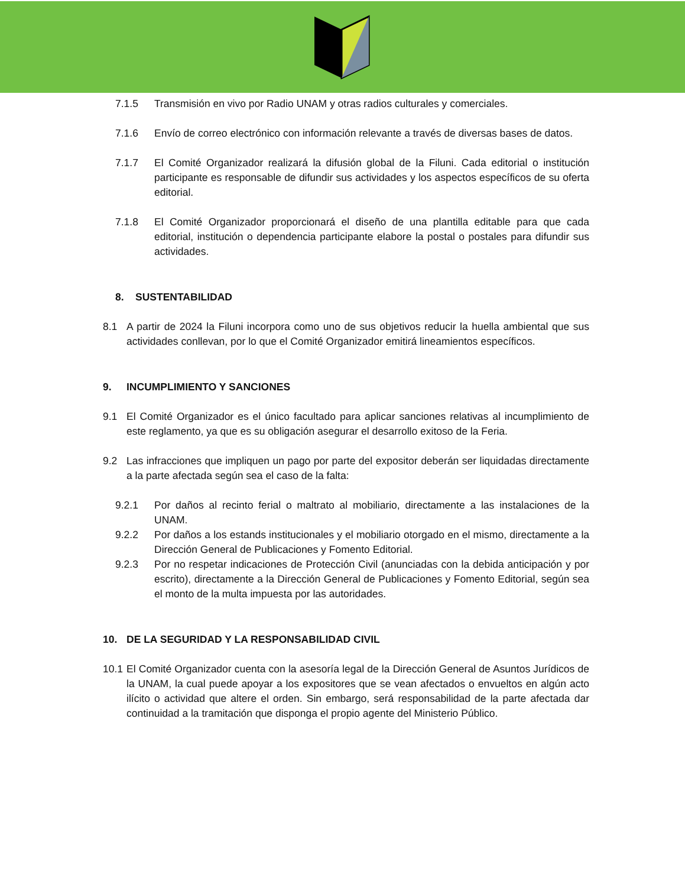7.1.5 Transmisión en vivo por Radio UNAM y otras radios culturales y comerciales.
7.1.6 Envío de correo electrónico con información relevante a través de diversas bases de datos.
7.1.7 El Comité Organizador realizará la difusión global de la Filuni. Cada editorial o institución participante es responsable de difundir sus actividades y los aspectos específicos de su oferta editorial.
7.1.8 El Comité Organizador proporcionará el diseño de una plantilla editable para que cada editorial, institución o dependencia participante elabore la postal o postales para difundir sus actividades.
8. SUSTENTABILIDAD
8.1 A partir de 2024 la Filuni incorpora como uno de sus objetivos reducir la huella ambiental que sus actividades conllevan, por lo que el Comité Organizador emitirá lineamientos específicos.
9. INCUMPLIMIENTO Y SANCIONES
9.1 El Comité Organizador es el único facultado para aplicar sanciones relativas al incumplimiento de este reglamento, ya que es su obligación asegurar el desarrollo exitoso de la Feria.
9.2 Las infracciones que impliquen un pago por parte del expositor deberán ser liquidadas directamente a la parte afectada según sea el caso de la falta:
9.2.1 Por daños al recinto ferial o maltrato al mobiliario, directamente a las instalaciones de la UNAM.
9.2.2 Por daños a los estands institucionales y el mobiliario otorgado en el mismo, directamente a la Dirección General de Publicaciones y Fomento Editorial.
9.2.3 Por no respetar indicaciones de Protección Civil (anunciadas con la debida anticipación y por escrito), directamente a la Dirección General de Publicaciones y Fomento Editorial, según sea el monto de la multa impuesta por las autoridades.
10. DE LA SEGURIDAD Y LA RESPONSABILIDAD CIVIL
10.1 El Comité Organizador cuenta con la asesoría legal de la Dirección General de Asuntos Jurídicos de la UNAM, la cual puede apoyar a los expositores que se vean afectados o envueltos en algún acto ilícito o actividad que altere el orden. Sin embargo, será responsabilidad de la parte afectada dar continuidad a la tramitación que disponga el propio agente del Ministerio Público.